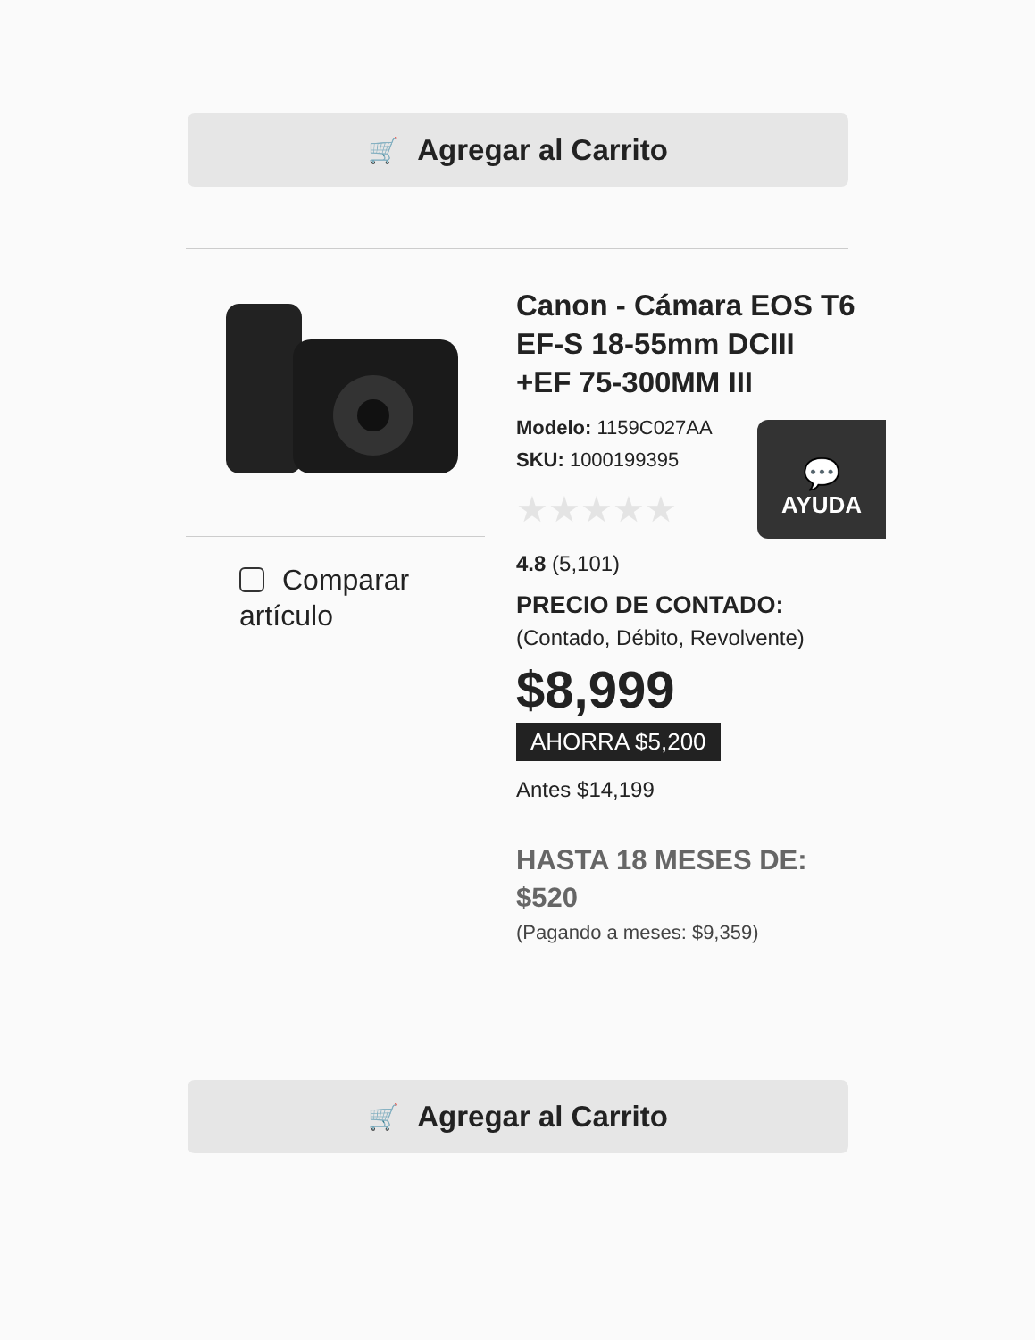🛒 Agregar al Carrito
Comparar
artículo
💬
AYUDA
Canon - Cámara EOS T6 EF-S 18-55mm DCIII +EF 75-300MM III
Modelo: 1159C027AA
SKU: 1000199395
★★★★★
4.8 (5,101)
PRECIO DE CONTADO:
(Contado, Débito, Revolvente)
$8,999
AHORRA $5,200
Antes $14,199
HASTA 18 MESES DE: $520
(Pagando a meses: $9,359)
🛒 Agregar al Carrito